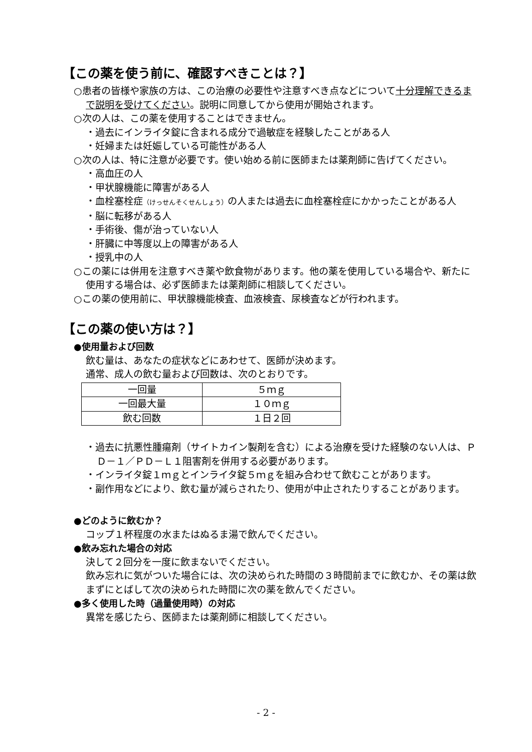【この薬を使う前に、確認すべきことは？】
○患者の皆様や家族の方は、この治療の必要性や注意すべき点などについて十分理解できるまで説明を受けてください。説明に同意してから使用が開始されます。
○次の人は、この薬を使用することはできません。
・過去にインライタ錠に含まれる成分で過敏症を経験したことがある人
・妊婦または妊娠している可能性がある人
○次の人は、特に注意が必要です。使い始める前に医師または薬剤師に告げてください。
・高血圧の人
・甲状腺機能に障害がある人
・血栓塞栓症（けっせんそくせんしょう）の人または過去に血栓塞栓症にかかったことがある人
・脳に転移がある人
・手術後、傷が治っていない人
・肝臓に中等度以上の障害がある人
・授乳中の人
○この薬には併用を注意すべき薬や飲食物があります。他の薬を使用している場合や、新たに使用する場合は、必ず医師または薬剤師に相談してください。
○この薬の使用前に、甲状腺機能検査、血液検査、尿検査などが行われます。
【この薬の使い方は？】
●使用量および回数
飲む量は、あなたの症状などにあわせて、医師が決めます。
通常、成人の飲む量および回数は、次のとおりです。
| 一回量 | ５ｍｇ |
| 一回最大量 | １０ｍｇ |
| 飲む回数 | １日２回 |
・過去に抗悪性腫瘍剤（サイトカイン製剤を含む）による治療を受けた経験のない人は、ＰＤ－１／ＰＤ－Ｌ１阻害剤を併用する必要があります。
・インライタ錠１ｍｇとインライタ錠５ｍｇを組み合わせて飲むことがあります。
・副作用などにより、飲む量が減らされたり、使用が中止されたりすることがあります。
●どのように飲むか？
コップ１杯程度の水またはぬるま湯で飲んでください。
●飲み忘れた場合の対応
決して２回分を一度に飲まないでください。
飲み忘れに気がついた場合には、次の決められた時間の３時間前までに飲むか、その薬は飲まずにとばして次の決められた時間に次の薬を飲んでください。
●多く使用した時（過量使用時）の対応
異常を感じたら、医師または薬剤師に相談してください。
- 2 -